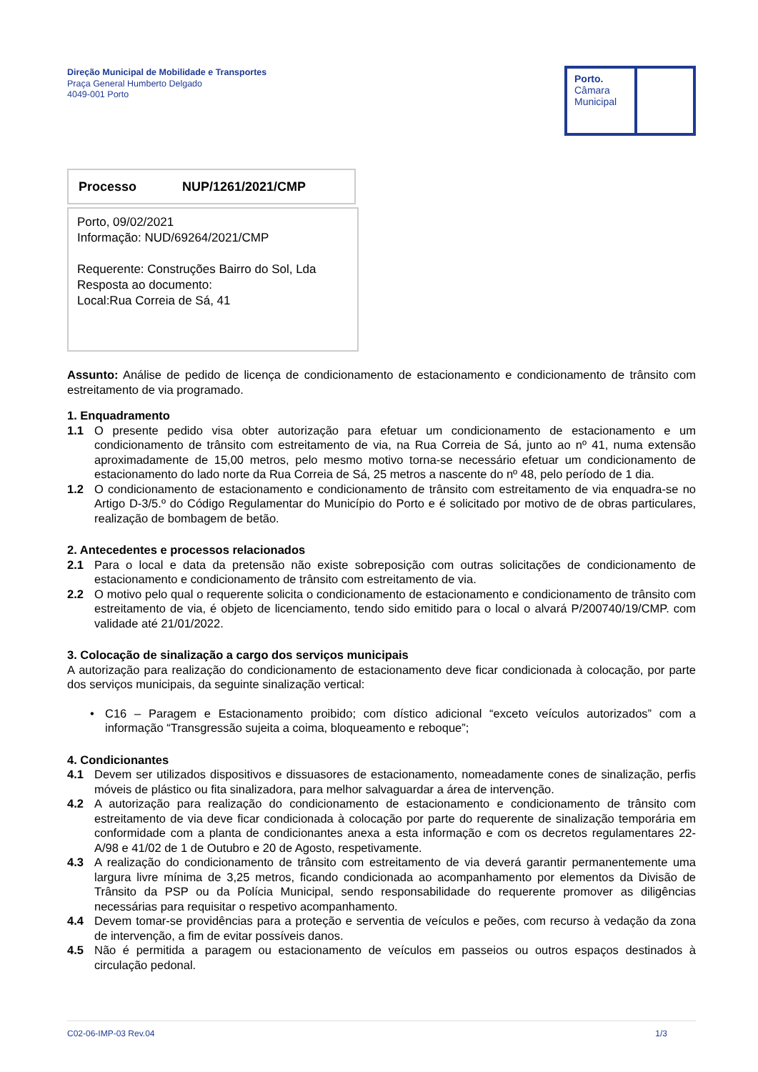Direção Municipal de Mobilidade e Transportes
Praça General Humberto Delgado
4049-001 Porto
Porto.
Câmara
Municipal
Processo NUP/1261/2021/CMP
Porto, 09/02/2021
Informação: NUD/69264/2021/CMP
Requerente: Construções Bairro do Sol, Lda
Resposta ao documento:
Local:Rua Correia de Sá, 41
Assunto: Análise de pedido de licença de condicionamento de estacionamento e condicionamento de trânsito com estreitamento de via programado.
1. Enquadramento
1.1 O presente pedido visa obter autorização para efetuar um condicionamento de estacionamento e um condicionamento de trânsito com estreitamento de via, na Rua Correia de Sá, junto ao nº 41, numa extensão aproximadamente de 15,00 metros, pelo mesmo motivo torna-se necessário efetuar um condicionamento de estacionamento do lado norte da Rua Correia de Sá, 25 metros a nascente do nº 48, pelo período de 1 dia.
1.2 O condicionamento de estacionamento e condicionamento de trânsito com estreitamento de via enquadra-se no Artigo D-3/5.º do Código Regulamentar do Município do Porto e é solicitado por motivo de de obras particulares, realização de bombagem de betão.
2. Antecedentes e processos relacionados
2.1 Para o local e data da pretensão não existe sobreposição com outras solicitações de condicionamento de estacionamento e condicionamento de trânsito com estreitamento de via.
2.2 O motivo pelo qual o requerente solicita o condicionamento de estacionamento e condicionamento de trânsito com estreitamento de via, é objeto de licenciamento, tendo sido emitido para o local o alvará P/200740/19/CMP. com validade até 21/01/2022.
3. Colocação de sinalização a cargo dos serviços municipais
A autorização para realização do condicionamento de estacionamento deve ficar condicionada à colocação, por parte dos serviços municipais, da seguinte sinalização vertical:
• C16 – Paragem e Estacionamento proibido; com dístico adicional “exceto veículos autorizados” com a informação “Transgressão sujeita a coima, bloqueamento e reboque”;
4. Condicionantes
4.1 Devem ser utilizados dispositivos e dissuasores de estacionamento, nomeadamente cones de sinalização, perfis móveis de plástico ou fita sinalizadora, para melhor salvaguardar a área de intervenção.
4.2 A autorização para realização do condicionamento de estacionamento e condicionamento de trânsito com estreitamento de via deve ficar condicionada à colocação por parte do requerente de sinalização temporária em conformidade com a planta de condicionantes anexa a esta informação e com os decretos regulamentares 22-A/98 e 41/02 de 1 de Outubro e 20 de Agosto, respetivamente.
4.3 A realização do condicionamento de trânsito com estreitamento de via deverá garantir permanentemente uma largura livre mínima de 3,25 metros, ficando condicionada ao acompanhamento por elementos da Divisão de Trânsito da PSP ou da Polícia Municipal, sendo responsabilidade do requerente promover as diligências necessárias para requisitar o respetivo acompanhamento.
4.4 Devem tomar-se providências para a proteção e serventia de veículos e peões, com recurso à vedação da zona de intervenção, a fim de evitar possíveis danos.
4.5 Não é permitida a paragem ou estacionamento de veículos em passeios ou outros espaços destinados à circulação pedonal.
C02-06-IMP-03 Rev.04 1/3